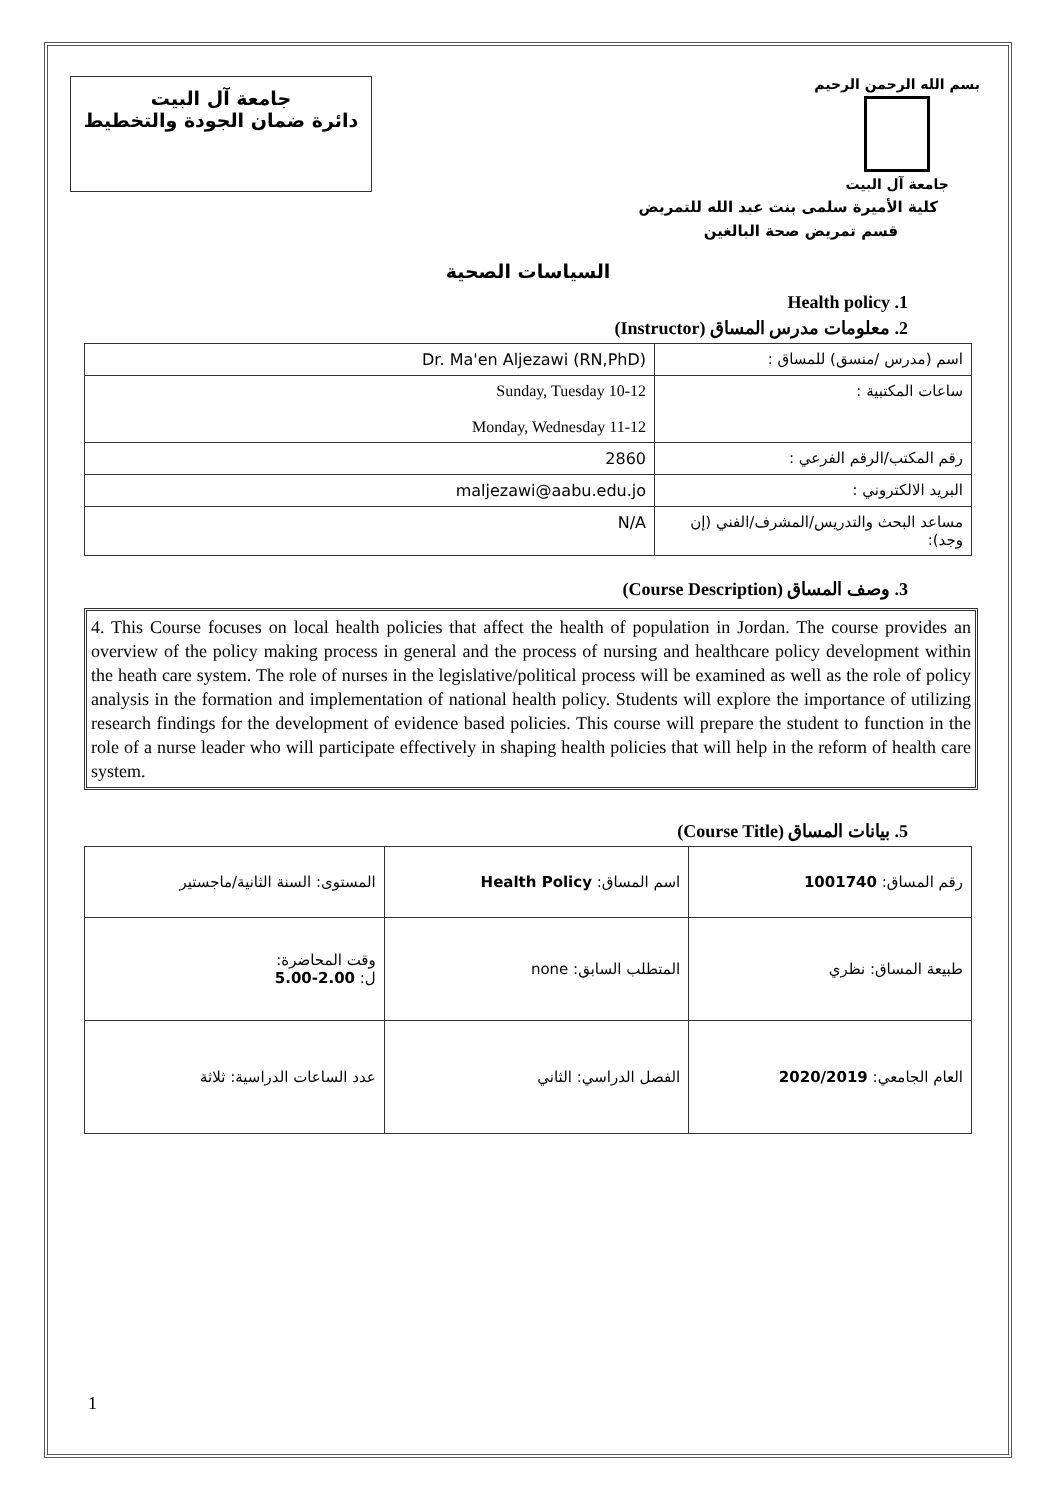جامعة آل البيت
دائرة ضمان الجودة والتخطيط
بسم الله الرحمن الرحيم
جامعة آل البيت
كلية الأميرة سلمى بنت عبد الله للتمريض
قسم تمريض صحة البالغين
السياسات الصحية
1. Health policy
2. معلومات مدرس المساق (Instructor)
| Dr. Ma'en Aljezawi (RN,PhD) | اسم (مدرس /منسق) للمساق : |
| Sunday, Tuesday 10-12 Monday, Wednesday 11-12 | ساعات المكتبية : |
| 2860 | رقم المكتب/الرقم الفرعي : |
| maljezawi@aabu.edu.jo | البريد الالكتروني : |
| N/A | مساعد البحث والتدريس/المشرف/الفني (إن وجد): |
3. وصف المساق (Course Description)
4. This Course focuses on local health policies that affect the health of population in Jordan. The course provides an overview of the policy making process in general and the process of nursing and healthcare policy development within the heath care system. The role of nurses in the legislative/political process will be examined as well as the role of policy analysis in the formation and implementation of national health policy. Students will explore the importance of utilizing research findings for the development of evidence based policies. This course will prepare the student to function in the role of a nurse leader who will participate effectively in shaping health policies that will help in the reform of health care system.
5. بيانات المساق (Course Title)
| المستوى: السنة الثانية/ماجستير | اسم المساق: Health Policy | رقم المساق: 1001740 |
| وقت المحاضرة: ل: 2.00-5.00 | المتطلب السابق: none | طبيعة المساق: نظري |
| عدد الساعات الدراسية: ثلاثة | الفصل الدراسي: الثاني | العام الجامعي: 2020/2019 |
1